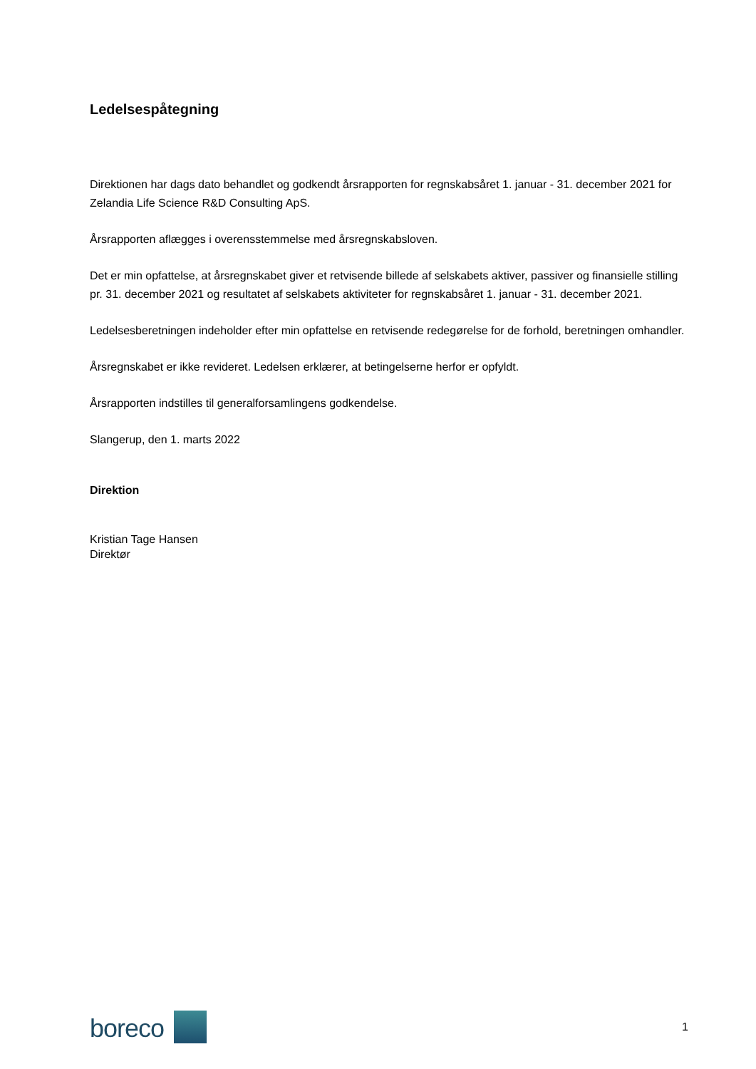Ledelsespåtegning
Direktionen har dags dato behandlet og godkendt årsrapporten for regnskabsåret 1. januar - 31. december 2021 for Zelandia Life Science R&D Consulting ApS.
Årsrapporten aflægges i overensstemmelse med årsregnskabsloven.
Det er min opfattelse, at årsregnskabet giver et retvisende billede af selskabets aktiver, passiver og finansielle stilling pr. 31. december 2021 og resultatet af selskabets aktiviteter for regnskabsåret 1. januar - 31. december 2021.
Ledelsesberetningen indeholder efter min opfattelse en retvisende redegørelse for de forhold, beretningen omhandler.
Årsregnskabet er ikke revideret. Ledelsen erklærer, at betingelserne herfor er opfyldt.
Årsrapporten indstilles til generalforsamlingens godkendelse.
Slangerup, den 1. marts 2022
Direktion
Kristian Tage Hansen
Direktør
boreco
1